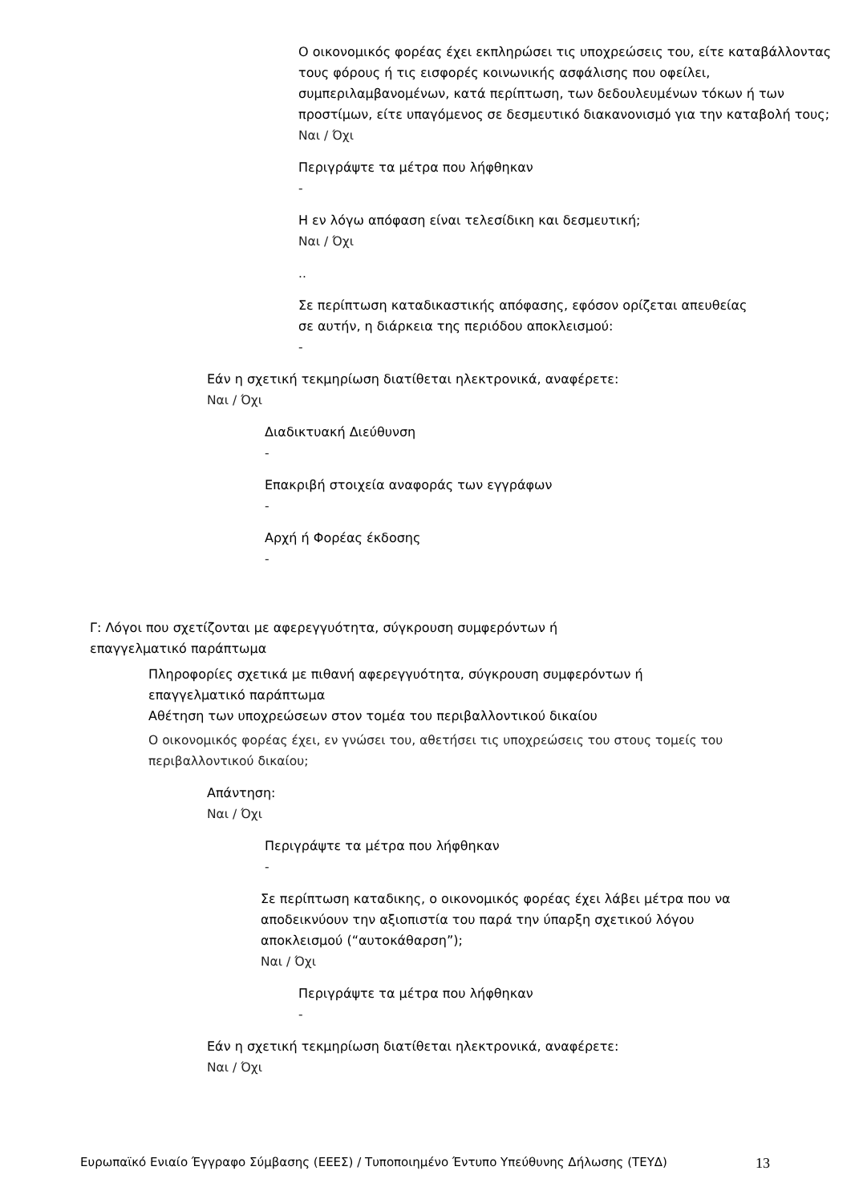Ο οικονομικός φορέας έχει εκπληρώσει τις υποχρεώσεις του, είτε καταβάλλοντας τους φόρους ή τις εισφορές κοινωνικής ασφάλισης που οφείλει, συμπεριλαμβανομένων, κατά περίπτωση, των δεδουλευμένων τόκων ή των προστίμων, είτε υπαγόμενος σε δεσμευτικό διακανονισμό για την καταβολή τους;
Ναι / Όχι
Περιγράψτε τα μέτρα που λήφθηκαν
-
Η εν λόγω απόφαση είναι τελεσίδικη και δεσμευτική;
Ναι / Όχι
..
Σε περίπτωση καταδικαστικής απόφασης, εφόσον ορίζεται απευθείας σε αυτήν, η διάρκεια της περιόδου αποκλεισμού:
-
Εάν η σχετική τεκμηρίωση διατίθεται ηλεκτρονικά, αναφέρετε:
Ναι / Όχι
Διαδικτυακή Διεύθυνση
-
Επακριβή στοιχεία αναφοράς των εγγράφων
-
Αρχή ή Φορέας έκδοσης
-
Γ: Λόγοι που σχετίζονται με αφερεγγυότητα, σύγκρουση συμφερόντων ή επαγγελματικό παράπτωμα
Πληροφορίες σχετικά με πιθανή αφερεγγυότητα, σύγκρουση συμφερόντων ή επαγγελματικό παράπτωμα
Αθέτηση των υποχρεώσεων στον τομέα του περιβαλλοντικού δικαίου
Ο οικονομικός φορέας έχει, εν γνώσει του, αθετήσει τις υποχρεώσεις του στους τομείς του περιβαλλοντικού δικαίου;
Απάντηση:
Ναι / Όχι
Περιγράψτε τα μέτρα που λήφθηκαν
-
Σε περίπτωση καταδικης, ο οικονομικός φορέας έχει λάβει μέτρα που να αποδεικνύουν την αξιοπιστία του παρά την ύπαρξη σχετικού λόγου αποκλεισμού (“αυτοκάθαρση”);
Ναι / Όχι
Περιγράψτε τα μέτρα που λήφθηκαν
-
Εάν η σχετική τεκμηρίωση διατίθεται ηλεκτρονικά, αναφέρετε:
Ναι / Όχι
Ευρωπαϊκό Ενιαίο Έγγραφο Σύμβασης (ΕΕΕΣ) / Τυποποιημένο Έντυπο Υπεύθυνης Δήλωσης (ΤΕΥΔ) 13